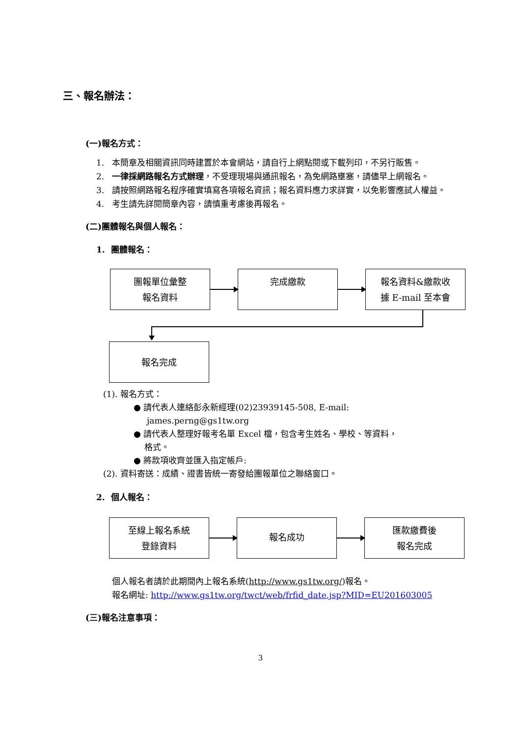三、報名辦法：
(一)報名方式：
1. 本簡章及相關資訊同時建置於本會網站，請自行上網點閱或下載列印，不另行販售。
2. 一律採網路報名方式辦理，不受理現場與通訊報名，為免網路壅塞，請儘早上網報名。
3. 請按照網路報名程序確實填寫各項報名資訊；報名資料應力求詳實，以免影響應試人權益。
4. 考生請先詳閱簡章內容，請慎重考慮後再報名。
(二)團體報名與個人報名：
1. 團體報名：
團報單位彙整
報名資料
完成繳款
報名資料&繳款收
據 E-mail 至本會
報名完成
(1). 報名方式：
● 請代表人連絡彭永新經理(02)23939145-508, E-mail:
james.perng@gs1tw.org
● 請代表人整理好報考名單 Excel 檔，包含考生姓名、學校、等資料，
格式。
● 將款項收齊並匯入指定帳戶:
(2). 資料寄送：成績、證書皆統一寄發給團報單位之聯絡窗口。
2. 個人報名：
至線上報名系統
登錄資料
報名成功
匯款繳費後
報名完成
個人報名者請於此期間內上報名系統(http://www.gs1tw.org/)報名。
報名網址: http://www.gs1tw.org/twct/web/frfid_date.jsp?MID=EU201603005
(三)報名注意事項：
3